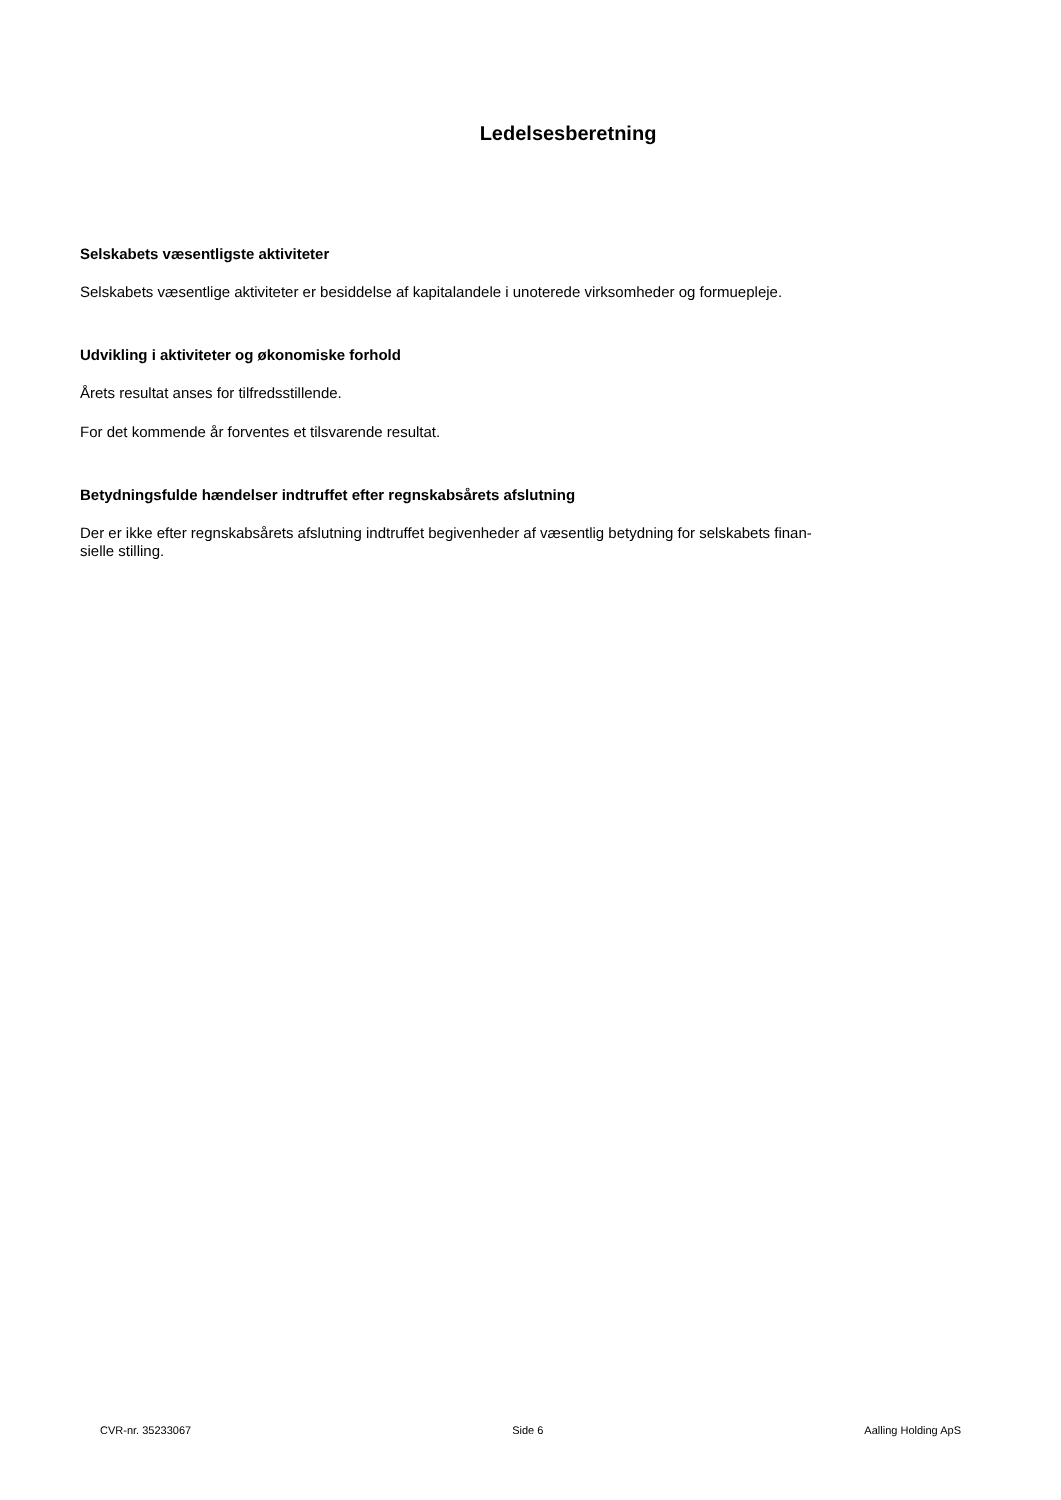Ledelsesberetning
Selskabets væsentligste aktiviteter
Selskabets væsentlige aktiviteter er besiddelse af kapitalandele i unoterede virksomheder og formuepleje.
Udvikling i aktiviteter og økonomiske forhold
Årets resultat anses for tilfredsstillende.
For det kommende år forventes et tilsvarende resultat.
Betydningsfulde hændelser indtruffet efter regnskabsårets afslutning
Der er ikke efter regnskabsårets afslutning indtruffet begivenheder af væsentlig betydning for selskabets finan-
sielle stilling.
CVR-nr. 35233067 Side 6 Aalling Holding ApS